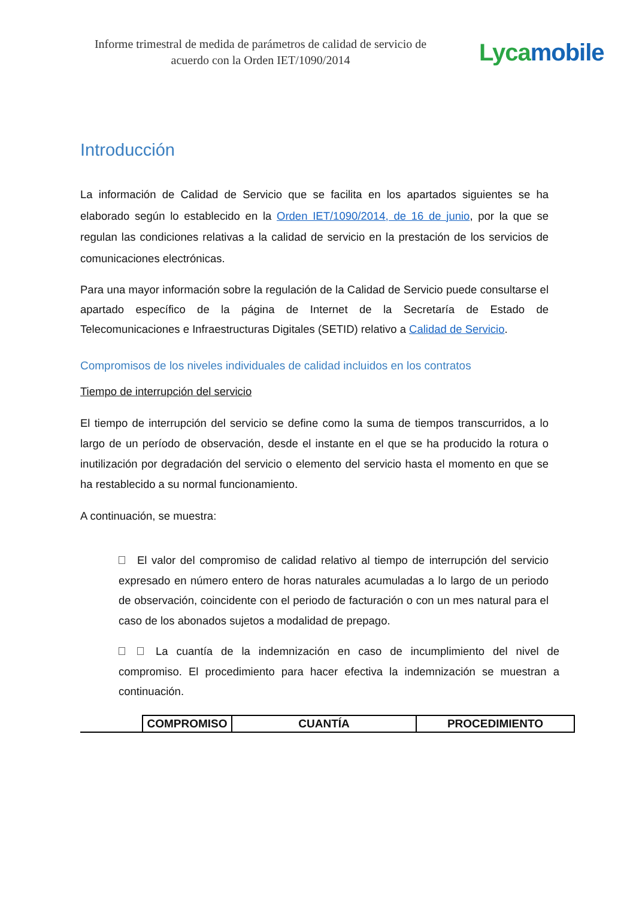Informe trimestral de medida de parámetros de calidad de servicio de acuerdo con la Orden IET/1090/2014
Lyca mobile
Introducción
La información de Calidad de Servicio que se facilita en los apartados siguientes se ha elaborado según lo establecido en la Orden IET/1090/2014, de 16 de junio, por la que se regulan las condiciones relativas a la calidad de servicio en la prestación de los servicios de comunicaciones electrónicas.
Para una mayor información sobre la regulación de la Calidad de Servicio puede consultarse el apartado específico de la página de Internet de la Secretaría de Estado de Telecomunicaciones e Infraestructuras Digitales (SETID) relativo a Calidad de Servicio.
Compromisos de los niveles individuales de calidad incluidos en los contratos
Tiempo de interrupción del servicio
El tiempo de interrupción del servicio se define como la suma de tiempos transcurridos, a lo largo de un período de observación, desde el instante en el que se ha producido la rotura o inutilización por degradación del servicio o elemento del servicio hasta el momento en que se ha restablecido a su normal funcionamiento.
A continuación, se muestra:
El valor del compromiso de calidad relativo al tiempo de interrupción del servicio expresado en número entero de horas naturales acumuladas a lo largo de un periodo de observación, coincidente con el periodo de facturación o con un mes natural para el caso de los abonados sujetos a modalidad de prepago.
La cuantía de la indemnización en caso de incumplimiento del nivel de compromiso. El procedimiento para hacer efectiva la indemnización se muestran a continuación.
| COMPROMISO | CUANTÍA | PROCEDIMIENTO |
| --- | --- | --- |